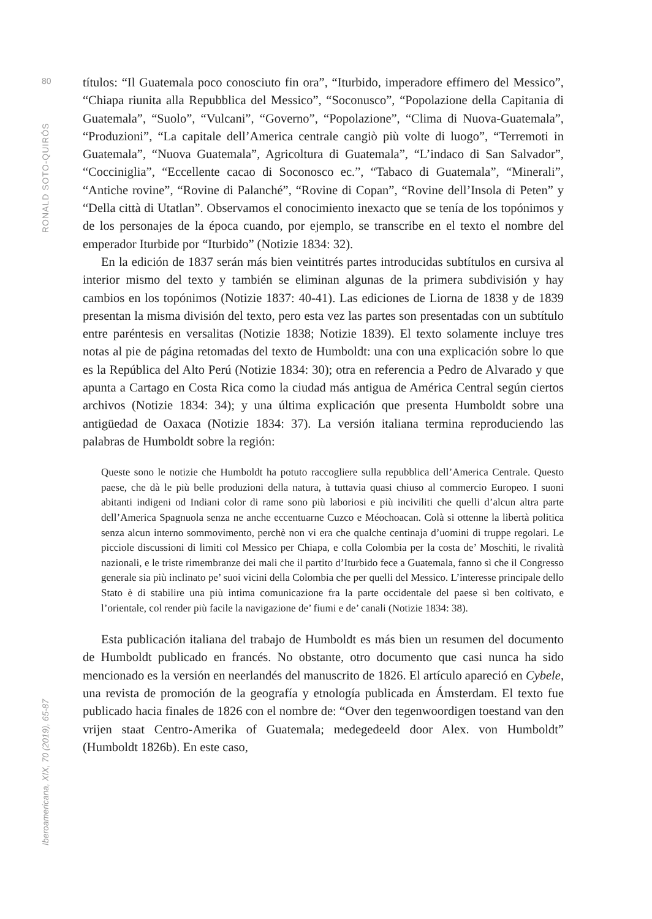80
RONALD SOTO-QUIRÓS
Iberoamericana, XIX, 70 (2019), 65-87
títulos: “Il Guatemala poco conosciuto fin ora”, “Iturbido, imperadore effimero del Messico”, “Chiapa riunita alla Repubblica del Messico”, “Soconusco”, “Popolazione della Capitania di Guatemala”, “Suolo”, “Vulcani”, “Governo”, “Popolazione”, “Clima di Nuova-Guatemala”, “Produzioni”, “La capitale dell’America centrale cangiò più volte di luogo”, “Terremoti in Guatemala”, “Nuova Guatemala”, Agricoltura di Guatemala”, “L’indaco di San Salvador”, “Cocciniglia”, “Eccellente cacao di Soconosco ec.”, “Tabaco di Guatemala”, “Minerali”, “Antiche rovine”, “Rovine di Palanché”, “Rovine di Copan”, “Rovine dell’Insola di Peten” y “Della città di Utatlan”. Observamos el conocimiento inexacto que se tenía de los topónimos y de los personajes de la época cuando, por ejemplo, se transcribe en el texto el nombre del emperador Iturbide por “Iturbido” (Notizie 1834: 32).
En la edición de 1837 serán más bien veintitrés partes introducidas subtítulos en cursiva al interior mismo del texto y también se eliminan algunas de la primera subdivisión y hay cambios en los topónimos (Notizie 1837: 40-41). Las ediciones de Liorna de 1838 y de 1839 presentan la misma división del texto, pero esta vez las partes son presentadas con un subtítulo entre paréntesis en versalitas (Notizie 1838; Notizie 1839). El texto solamente incluye tres notas al pie de página retomadas del texto de Humboldt: una con una explicación sobre lo que es la República del Alto Perú (Notizie 1834: 30); otra en referencia a Pedro de Alvarado y que apunta a Cartago en Costa Rica como la ciudad más antigua de América Central según ciertos archivos (Notizie 1834: 34); y una última explicación que presenta Humboldt sobre una antigüedad de Oaxaca (Notizie 1834: 37). La versión italiana termina reproduciendo las palabras de Humboldt sobre la región:
Queste sono le notizie che Humboldt ha potuto raccogliere sulla repubblica dell’America Centrale. Questo paese, che dà le più belle produzioni della natura, à tuttavia quasi chiuso al commercio Europeo. I suoni abitanti indigeni od Indiani color di rame sono più laboriosi e più inciviliti che quelli d’alcun altra parte dell’America Spagnuola senza ne anche eccentuarne Cuzco e Méochoacan. Colà si ottenne la libertà politica senza alcun interno sommovimento, perchè non vi era che qualche centinaja d’uomini di truppe regolari. Le picciole discussioni di limiti col Messico per Chiapa, e colla Colombia per la costa de’ Moschiti, le rivalità nazionali, e le triste rimembranze dei mali che il partito d’Iturbido fece a Guatemala, fanno sì che il Congresso generale sia più inclinato pe’ suoi vicini della Colombia che per quelli del Messico. L’interesse principale dello Stato è di stabilire una più intima comunicazione fra la parte occidentale del paese sì ben coltivato, e l’orientale, col render più facile la navigazione de’ fiumi e de’ canali (Notizie 1834: 38).
Esta publicación italiana del trabajo de Humboldt es más bien un resumen del documento de Humboldt publicado en francés. No obstante, otro documento que casi nunca ha sido mencionado es la versión en neerlandés del manuscrito de 1826. El artículo apareció en Cybele, una revista de promoción de la geografía y etnología publicada en Ámsterdam. El texto fue publicado hacia finales de 1826 con el nombre de: “Over den tegenwoordigen toestand van den vrijen staat Centro-Amerika of Guatemala; medegedeeld door Alex. von Humboldt” (Humboldt 1826b). En este caso,